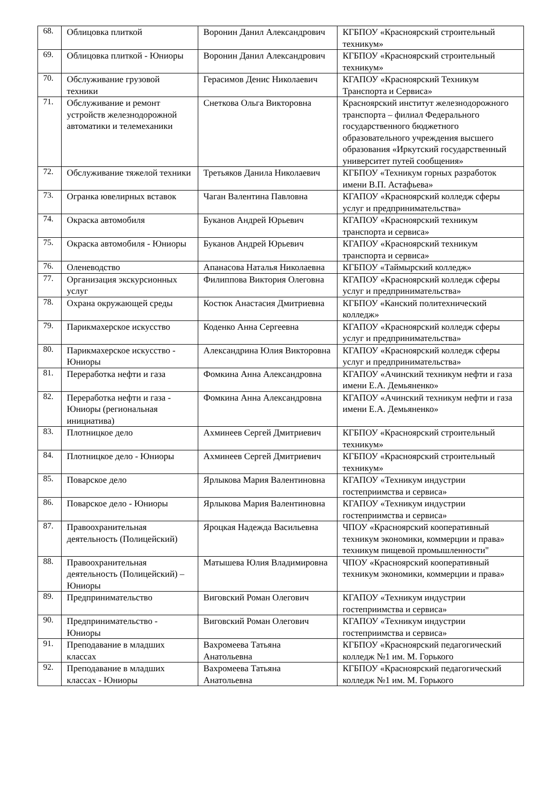| 68. | Облицовка плиткой | Воронин Данил Александрович | КГБПОУ «Красноярский строительный техникум» |
| 69. | Облицовка плиткой - Юниоры | Воронин Данил Александрович | КГБПОУ «Красноярский строительный техникум» |
| 70. | Обслуживание грузовой техники | Герасимов Денис Николаевич | КГАПОУ «Красноярский Техникум Транспорта и Сервиса» |
| 71. | Обслуживание и ремонт устройств железнодорожной автоматики и телемеханики | Снеткова Ольга Викторовна | Красноярский институт железнодорожного транспорта – филиал Федерального государственного бюджетного образовательного учреждения высшего образования «Иркутский государственный университет путей сообщения» |
| 72. | Обслуживание тяжелой техники | Третьяков Данила Николаевич | КГБПОУ «Техникум горных разработок имени В.П. Астафьева» |
| 73. | Огранка ювелирных вставок | Чаган Валентина Павловна | КГАПОУ «Красноярский колледж сферы услуг и предпринимательства» |
| 74. | Окраска автомобиля | Буканов Андрей Юрьевич | КГАПОУ «Красноярский техникум транспорта и сервиса» |
| 75. | Окраска автомобиля - Юниоры | Буканов Андрей Юрьевич | КГАПОУ «Красноярский техникум транспорта и сервиса» |
| 76. | Оленеводство | Апанасова Наталья Николаевна | КГБПОУ «Таймырский колледж» |
| 77. | Организация экскурсионных услуг | Филиппова Виктория Олеговна | КГАПОУ «Красноярский колледж сферы услуг и предпринимательства» |
| 78. | Охрана окружающей среды | Костюк Анастасия Дмитриевна | КГБПОУ «Канский политехнический колледж» |
| 79. | Парикмахерское искусство | Коденко Анна Сергеевна | КГАПОУ «Красноярский колледж сферы услуг и предпринимательства» |
| 80. | Парикмахерское искусство - Юниоры | Александрина Юлия Викторовна | КГАПОУ «Красноярский колледж сферы услуг и предпринимательства» |
| 81. | Переработка нефти и газа | Фомкина Анна Александровна | КГАПОУ «Ачинский техникум нефти и газа имени Е.А. Демьяненко» |
| 82. | Переработка нефти и газа - Юниоры (региональная инициатива) | Фомкина Анна Александровна | КГАПОУ «Ачинский техникум нефти и газа имени Е.А. Демьяненко» |
| 83. | Плотницкое дело | Ахминеев Сергей Дмитриевич | КГБПОУ «Красноярский строительный техникум» |
| 84. | Плотницкое дело - Юниоры | Ахминеев Сергей Дмитриевич | КГБПОУ «Красноярский строительный техникум» |
| 85. | Поварское дело | Ярлыкова Мария Валентиновна | КГАПОУ «Техникум индустрии гостеприимства и сервиса» |
| 86. | Поварское дело - Юниоры | Ярлыкова Мария Валентиновна | КГАПОУ «Техникум индустрии гостеприимства и сервиса» |
| 87. | Правоохранительная деятельность (Полицейский) | Яроцкая Надежда Васильевна | ЧПОУ «Красноярский кооперативный техникум экономики, коммерции и права» техникум пищевой промышленности" |
| 88. | Правоохранительная деятельность (Полицейский) – Юниоры | Матышева Юлия Владимировна | ЧПОУ «Красноярский кооперативный техникум экономики, коммерции и права» |
| 89. | Предпринимательство | Виговский Роман Олегович | КГАПОУ «Техникум индустрии гостеприимства и сервиса» |
| 90. | Предпринимательство - Юниоры | Виговский Роман Олегович | КГАПОУ «Техникум индустрии гостеприимства и сервиса» |
| 91. | Преподавание в младших классах | Вахромеева Татьяна Анатольевна | КГБПОУ «Красноярский педагогический колледж №1 им. М. Горького |
| 92. | Преподавание в младших классах - Юниоры | Вахромеева Татьяна Анатольевна | КГБПОУ «Красноярский педагогический колледж №1 им. М. Горького |